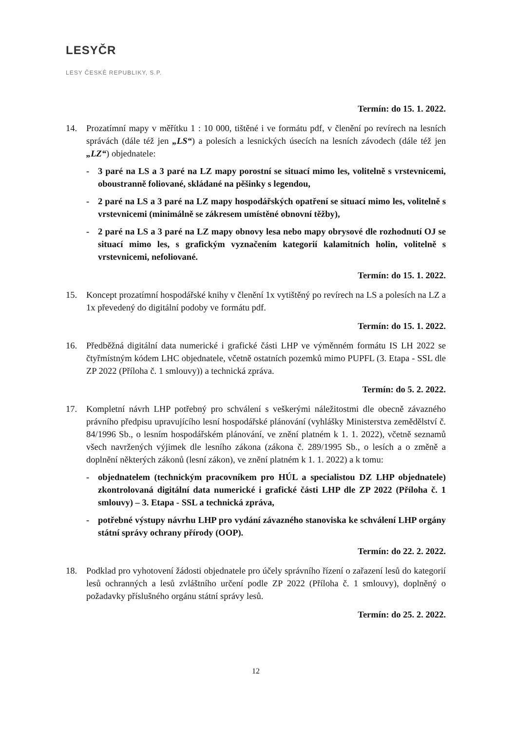LESYČR
LESY ČESKÉ REPUBLIKY, S.P.
Termín: do 15. 1. 2022.
14. Prozatímní mapy v měřítku 1 : 10 000, tištěné i ve formátu pdf, v členění po revírech na lesních správách (dále též jen „LS“) a polesích a lesnických úsecích na lesních závodech (dále též jen „LZ“) objednatele:
- 3 paré na LS a 3 paré na LZ mapy porostní se situací mimo les, volitelně s vrstevnicemi, oboustranně foliované, skládané na pěšinky s legendou,
- 2 paré na LS a 3 paré na LZ mapy hospodářských opatření se situací mimo les, volitelně s vrstevnicemi (minimálně se zákresem umístěné obnovní těžby),
- 2 paré na LS a 3 paré na LZ mapy obnovy lesa nebo mapy obrysové dle rozhodnutí OJ se situací mimo les, s grafickým vyznačením kategorií kalamitních holin, volitelně s vrstevnicemi, nefoliované.
Termín: do 15. 1. 2022.
15. Koncept prozatímní hospodářské knihy v členění 1x vytištěný po revírech na LS a polesích na LZ a 1x převedený do digitální podoby ve formátu pdf.
Termín: do 15. 1. 2022.
16. Předběžná digitální data numerické i grafické části LHP ve výměnném formátu IS LH 2022 se čtyřmístným kódem LHC objednatele, včetně ostatních pozemků mimo PUPFL (3. Etapa - SSL dle ZP 2022 (Příloha č. 1 smlouvy)) a technická zpráva.
Termín: do 5. 2. 2022.
17. Kompletní návrh LHP potřebný pro schválení s veškerými náležitostmi dle obecně závazného právního předpisu upravujícího lesní hospodářské plánování (vyhlášky Ministerstva zemědělství č. 84/1996 Sb., o lesním hospodářském plánování, ve znění platném k 1. 1. 2022), včetně seznamů všech navržených výjimek dle lesního zákona (zákona č. 289/1995 Sb., o lesích a o změně a doplnění některých zákonů (lesní zákon), ve znění platném k 1. 1. 2022) a k tomu:
- objednatelem (technickým pracovníkem pro HÚL a specialistou DZ LHP objednatele) zkontrolovaná digitální data numerické i grafické části LHP dle ZP 2022 (Příloha č. 1 smlouvy) – 3. Etapa - SSL a technická zpráva,
- potřebné výstupy návrhu LHP pro vydání závazného stanoviska ke schválení LHP orgány státní správy ochrany přírody (OOP).
Termín: do 22. 2. 2022.
18. Podklad pro vyhotovení žádosti objednatele pro účely správního řízení o zařazení lesů do kategorií lesů ochranných a lesů zvláštního určení podle ZP 2022 (Příloha č. 1 smlouvy), doplněný o požadavky příslušného orgánu státní správy lesů.
Termín: do 25. 2. 2022.
12